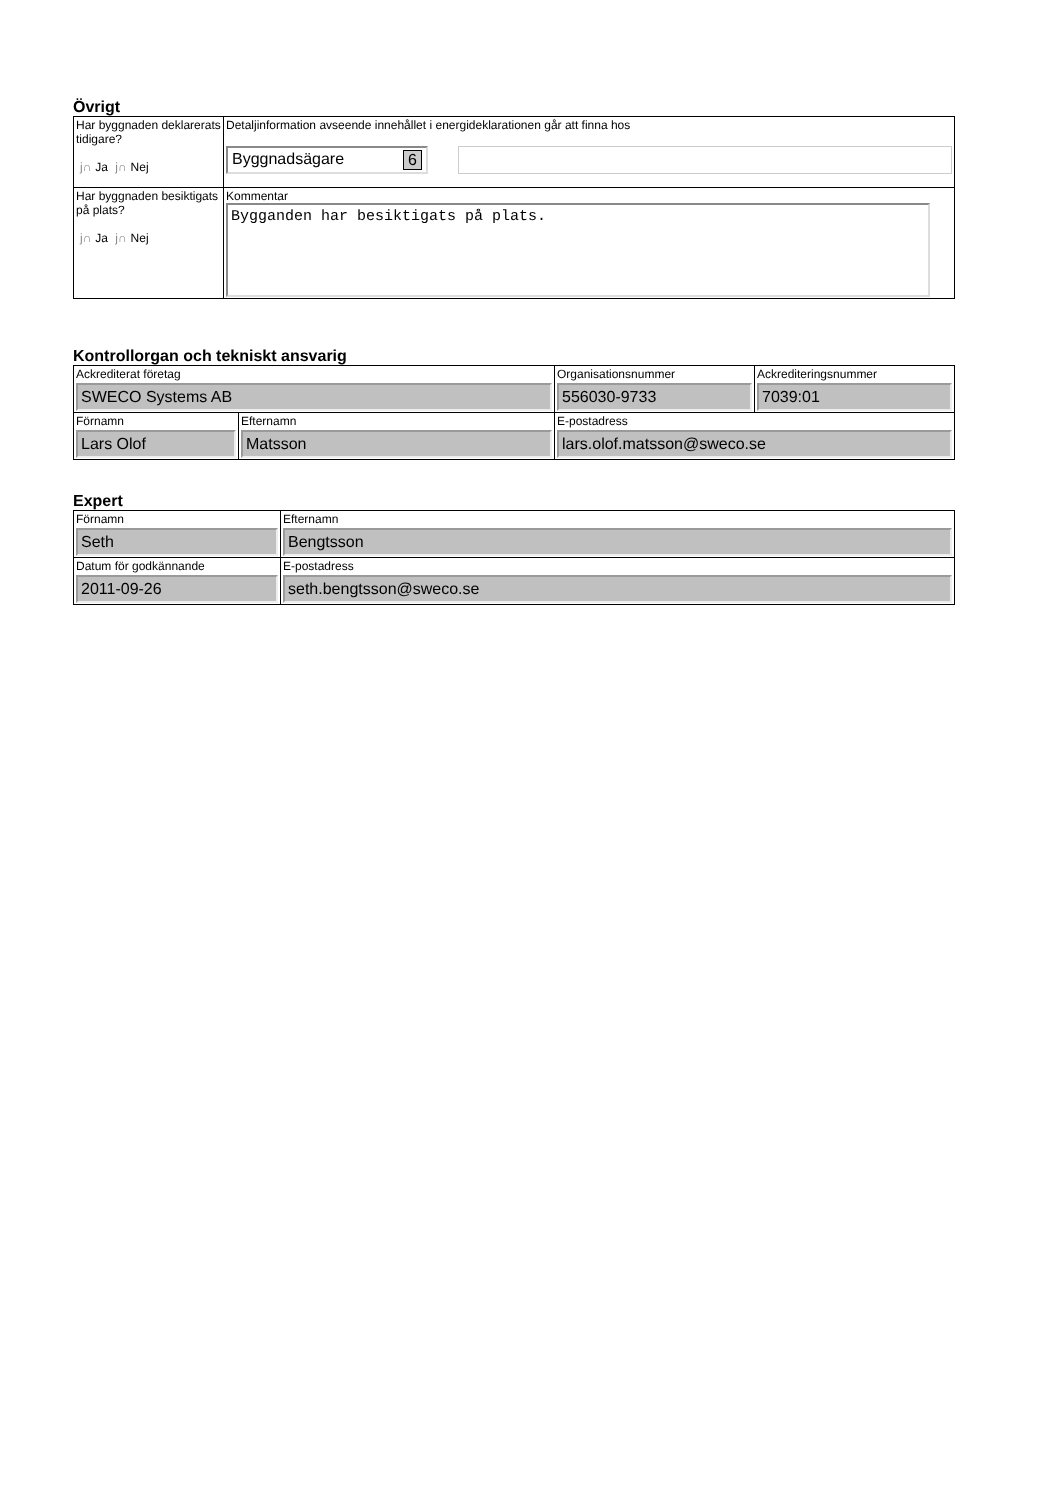Övrigt
| Har byggnaden deklarerats tidigare? j∩ Ja j∩ Nej | Detaljinformation avseende innehållet i energideklarationen går att finna hos Byggnadsägare 6 |
| Har byggnaden besiktigats på plats? j∩ Ja j∩ Nej | Kommentar Bygganden har besiktigats på plats. |
Kontrollorgan och tekniskt ansvarig
| Ackrediterat företag SWECO Systems AB | | Organisationsnummer 556030-9733 | Ackrediteringsnummer 7039:01 |
| Förnamn Lars Olof | Efternamn Matsson | E-postadress lars.olof.matsson@sweco.se | |
Expert
| Förnamn Seth | Efternamn Bengtsson |
| Datum för godkännande 2011-09-26 | E-postadress seth.bengtsson@sweco.se |